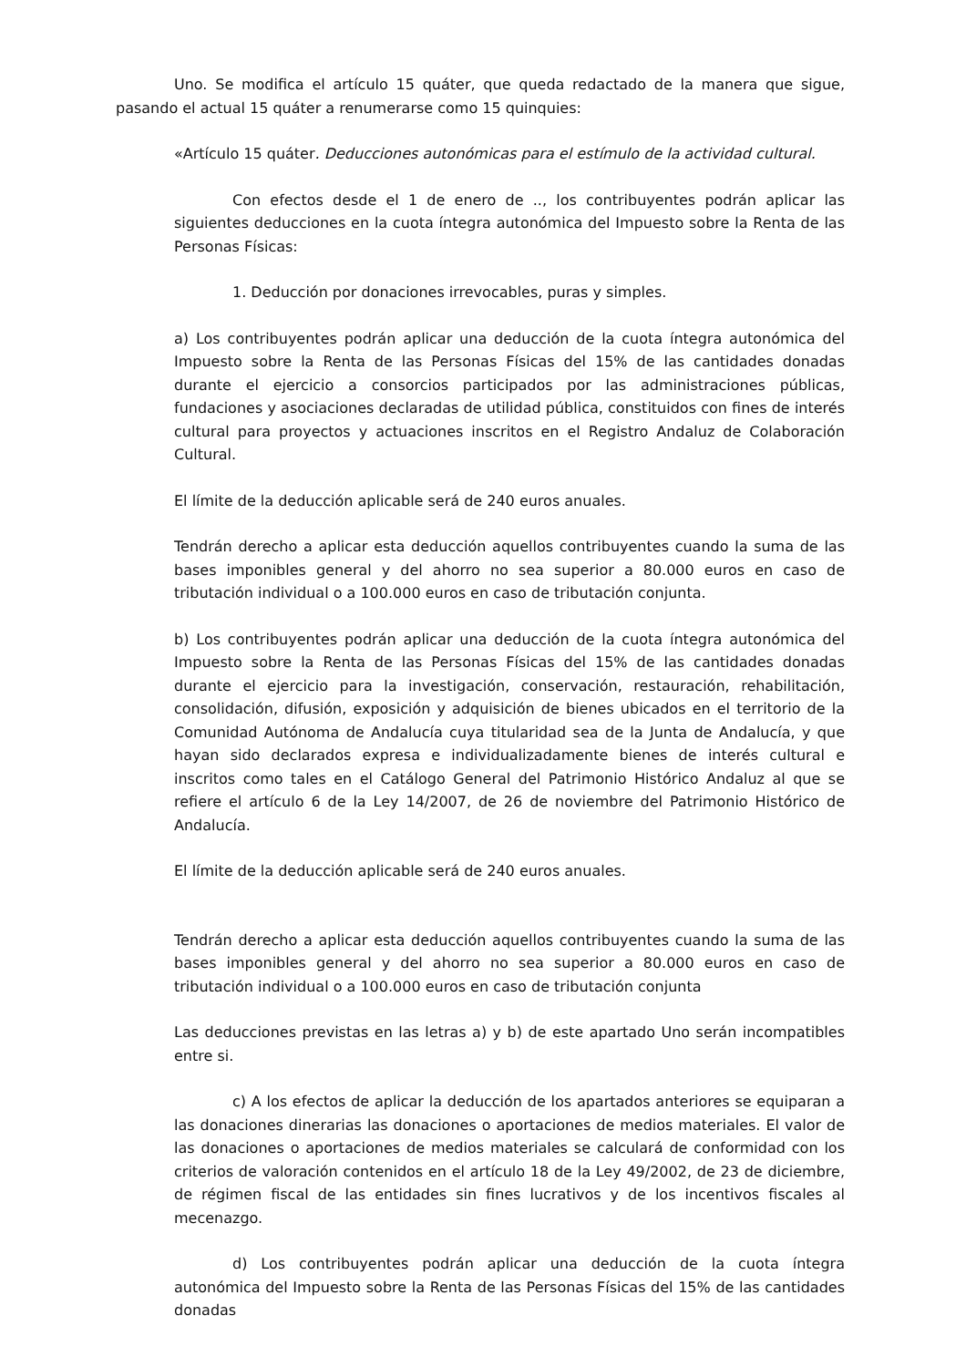Uno. Se modifica el artículo 15 quáter, que queda redactado de la manera que sigue, pasando el actual 15 quáter a renumerarse como 15 quinquies:
«Artículo 15 quáter. Deducciones autonómicas para el estímulo de la actividad cultural.
Con efectos desde el 1 de enero de .., los contribuyentes podrán aplicar las siguientes deducciones en la cuota íntegra autonómica del Impuesto sobre la Renta de las Personas Físicas:
1. Deducción por donaciones irrevocables, puras y simples.
a) Los contribuyentes podrán aplicar una deducción de la cuota íntegra autonómica del Impuesto sobre la Renta de las Personas Físicas del 15% de las cantidades donadas durante el ejercicio a consorcios participados por las administraciones públicas, fundaciones y asociaciones declaradas de utilidad pública, constituidos con fines de interés cultural para proyectos y actuaciones inscritos en el Registro Andaluz de Colaboración Cultural.
El límite de la deducción aplicable será de 240 euros anuales.
Tendrán derecho a aplicar esta deducción aquellos contribuyentes cuando la suma de las bases imponibles general y del ahorro no sea superior a 80.000 euros en caso de tributación individual o a 100.000 euros en caso de tributación conjunta.
b) Los contribuyentes podrán aplicar una deducción de la cuota íntegra autonómica del Impuesto sobre la Renta de las Personas Físicas del 15% de las cantidades donadas durante el ejercicio para la investigación, conservación, restauración, rehabilitación, consolidación, difusión, exposición y adquisición de bienes ubicados en el territorio de la Comunidad Autónoma de Andalucía cuya titularidad sea de la Junta de Andalucía, y que hayan sido declarados expresa e individualizadamente bienes de interés cultural e inscritos como tales en el Catálogo General del Patrimonio Histórico Andaluz al que se refiere el artículo 6 de la Ley 14/2007, de 26 de noviembre del Patrimonio Histórico de Andalucía.
El límite de la deducción aplicable será de 240 euros anuales.
Tendrán derecho a aplicar esta deducción aquellos contribuyentes cuando la suma de las bases imponibles general y del ahorro no sea superior a 80.000 euros en caso de tributación individual o a 100.000 euros en caso de tributación conjunta
Las deducciones previstas en las letras a) y b) de este apartado Uno serán incompatibles entre si.
c) A los efectos de aplicar la deducción de los apartados anteriores se equiparan a las donaciones dinerarias las donaciones o aportaciones de medios materiales. El valor de las donaciones o aportaciones de medios materiales se calculará de conformidad con los criterios de valoración contenidos en el artículo 18 de la Ley 49/2002, de 23 de diciembre, de régimen fiscal de las entidades sin fines lucrativos y de los incentivos fiscales al mecenazgo.
d) Los contribuyentes podrán aplicar una deducción de la cuota íntegra autonómica del Impuesto sobre la Renta de las Personas Físicas del 15% de las cantidades donadas